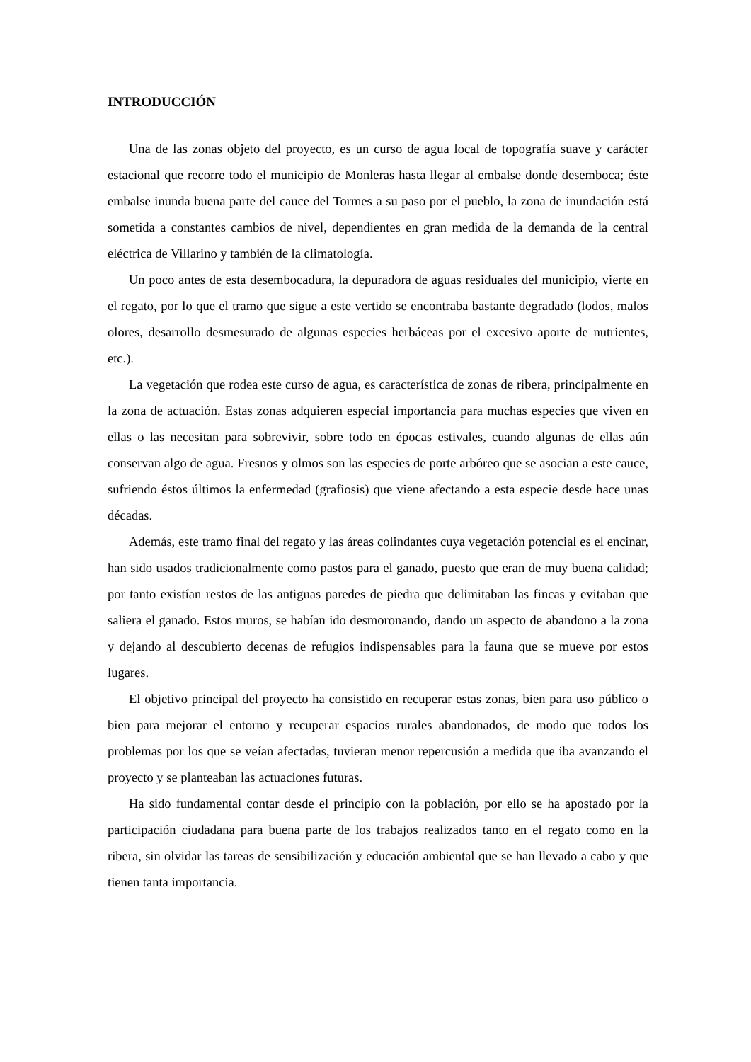INTRODUCCIÓN
Una de las zonas objeto del proyecto, es un curso de agua local de topografía suave y carácter estacional que recorre todo el municipio de Monleras hasta llegar al embalse donde desemboca; éste embalse inunda buena parte del cauce del Tormes a su paso por el pueblo, la zona de inundación está sometida a constantes cambios de nivel, dependientes en gran medida de la demanda de la central eléctrica de Villarino y también de la climatología.
Un poco antes de esta desembocadura, la depuradora de aguas residuales del municipio, vierte en el regato, por lo que el tramo que sigue a este vertido se encontraba bastante degradado (lodos, malos olores, desarrollo desmesurado de algunas especies herbáceas por el excesivo aporte de nutrientes, etc.).
La vegetación que rodea este curso de agua, es característica de zonas de ribera, principalmente en la zona de actuación. Estas zonas adquieren especial importancia para muchas especies que viven en ellas o las necesitan para sobrevivir, sobre todo en épocas estivales, cuando algunas de ellas aún conservan algo de agua. Fresnos y olmos son las especies de porte arbóreo que se asocian a este cauce, sufriendo éstos últimos la enfermedad (grafiosis) que viene afectando a esta especie desde hace unas décadas.
Además, este tramo final del regato y las áreas colindantes cuya vegetación potencial es el encinar, han sido usados tradicionalmente como pastos para el ganado, puesto que eran de muy buena calidad; por tanto existían restos de las antiguas paredes de piedra que delimitaban las fincas y evitaban que saliera el ganado. Estos muros, se habían ido desmoronando, dando un aspecto de abandono a la zona y dejando al descubierto decenas de refugios indispensables para la fauna que se mueve por estos lugares.
El objetivo principal del proyecto ha consistido en recuperar estas zonas, bien para uso público o bien para mejorar el entorno y recuperar espacios rurales abandonados, de modo que todos los problemas por los que se veían afectadas, tuvieran menor repercusión a medida que iba avanzando el proyecto y se planteaban las actuaciones futuras.
Ha sido fundamental contar desde el principio con la población, por ello se ha apostado por la participación ciudadana para buena parte de los trabajos realizados tanto en el regato como en la ribera, sin olvidar las tareas de sensibilización y educación ambiental que se han llevado a cabo y que tienen tanta importancia.